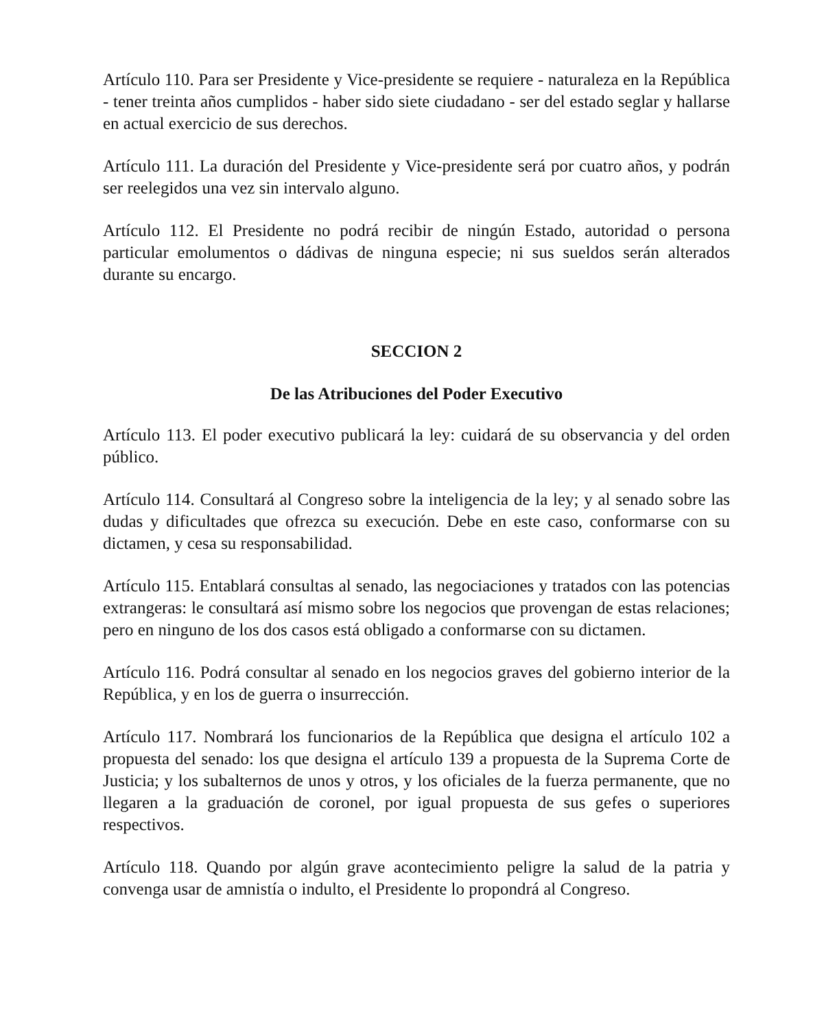Artículo 110. Para ser Presidente y Vice-presidente se requiere - naturaleza en la República - tener treinta años cumplidos - haber sido siete ciudadano - ser del estado seglar y hallarse en actual exercicio de sus derechos.
Artículo 111. La duración del Presidente y Vice-presidente será por cuatro años, y podrán ser reelegidos una vez sin intervalo alguno.
Artículo 112. El Presidente no podrá recibir de ningún Estado, autoridad o persona particular emolumentos o dádivas de ninguna especie; ni sus sueldos serán alterados durante su encargo.
SECCION 2
De las Atribuciones del Poder Executivo
Artículo 113. El poder executivo publicará la ley: cuidará de su observancia y del orden público.
Artículo 114. Consultará al Congreso sobre la inteligencia de la ley; y al senado sobre las dudas y dificultades que ofrezca su execución. Debe en este caso, conformarse con su dictamen, y cesa su responsabilidad.
Artículo 115. Entablará consultas al senado, las negociaciones y tratados con las potencias extrangeras: le consultará así mismo sobre los negocios que provengan de estas relaciones; pero en ninguno de los dos casos está obligado a conformarse con su dictamen.
Artículo 116. Podrá consultar al senado en los negocios graves del gobierno interior de la República, y en los de guerra o insurrección.
Artículo 117. Nombrará los funcionarios de la República que designa el artículo 102 a propuesta del senado: los que designa el artículo 139 a propuesta de la Suprema Corte de Justicia; y los subalternos de unos y otros, y los oficiales de la fuerza permanente, que no llegaren a la graduación de coronel, por igual propuesta de sus gefes o superiores respectivos.
Artículo 118. Quando por algún grave acontecimiento peligre la salud de la patria y convenga usar de amnistía o indulto, el Presidente lo propondrá al Congreso.